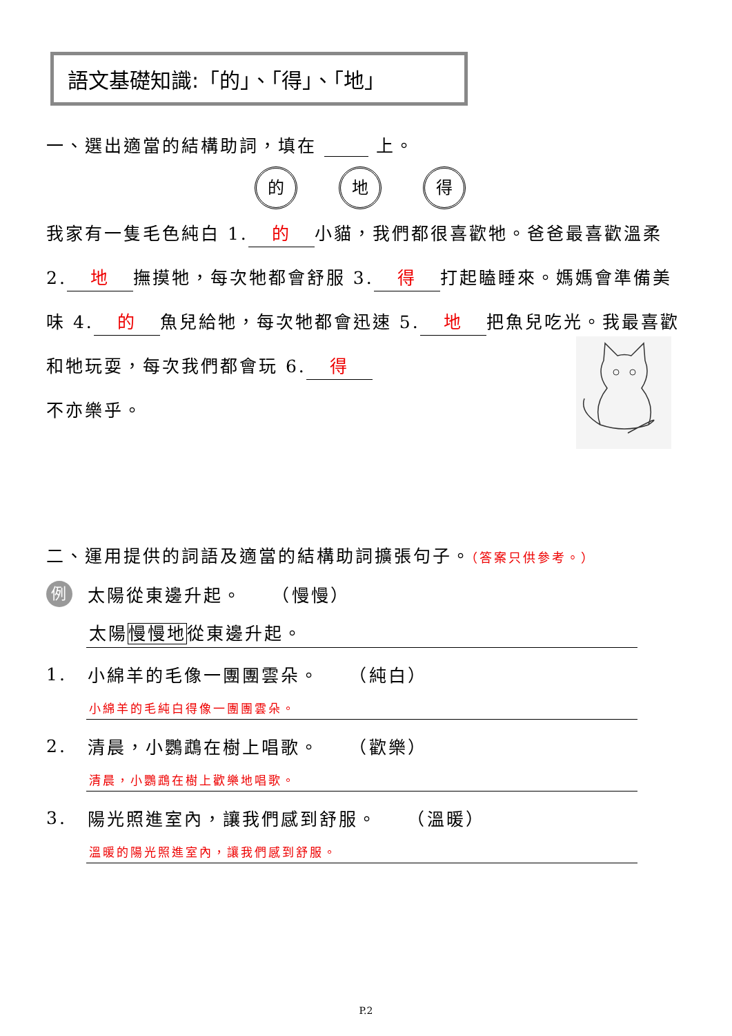語文基礎知識:「的」、「得」、「地」
一、選出適當的結構助詞，填在 上。
的 地 得
我家有一隻毛色純白 1. 的 小貓，我們都很喜歡牠。爸爸最喜歡溫柔 2. 地 撫摸牠，每次牠都會舒服 3. 得 打起瞌睡來。媽媽會準備美味 4. 的 魚兒給牠，每次牠都會迅速 5. 地 把魚兒吃光。我最喜歡和牠玩耍，每次我們都會玩 6. 得
不亦樂乎。
二、運用提供的詞語及適當的結構助詞擴張句子。（答案只供參考。）
例 太陽從東邊升起。　　（慢慢）
太陽慢慢地從東邊升起。
1. 小綿羊的毛像一團團雲朵。　　（純白）
小綿羊的毛純白得像一團團雲朵。
2. 清晨，小鸚鵡在樹上唱歌。　　（歡樂）
清晨，小鸚鵡在樹上歡樂地唱歌。
3. 陽光照進室內，讓我們感到舒服。　　（溫暖）
溫暖的陽光照進室內，讓我們感到舒服。
P.2